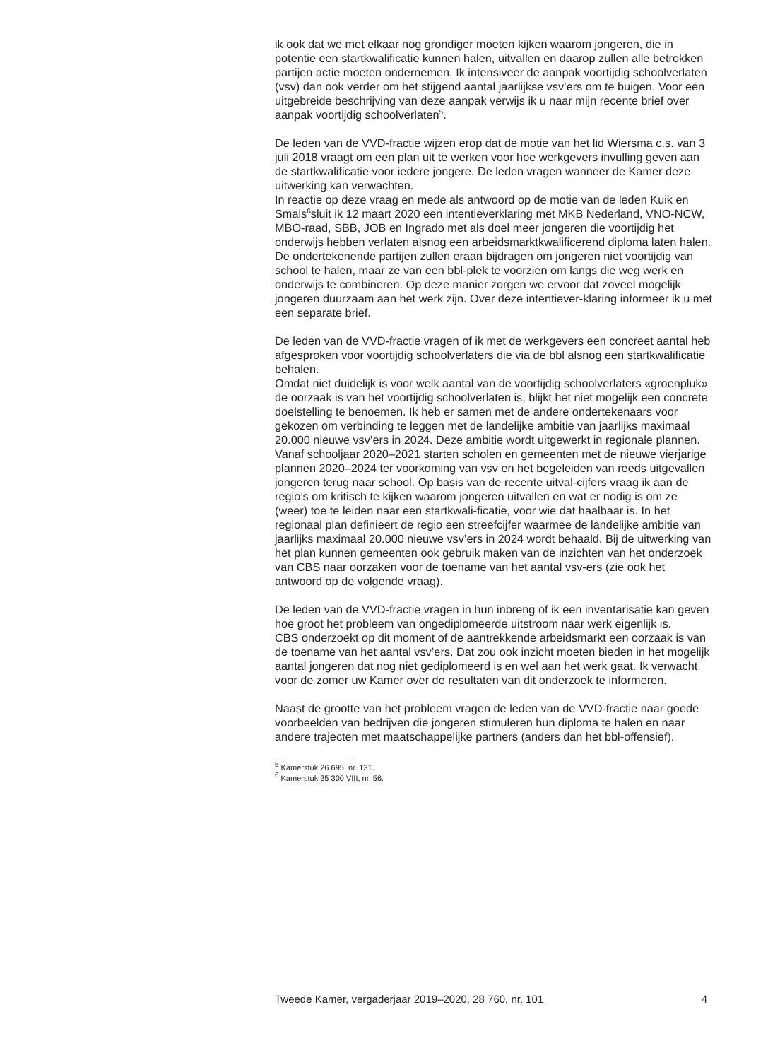ik ook dat we met elkaar nog grondiger moeten kijken waarom jongeren, die in potentie een startkwalificatie kunnen halen, uitvallen en daarop zullen alle betrokken partijen actie moeten ondernemen. Ik intensiveer de aanpak voortijdig schoolverlaten (vsv) dan ook verder om het stijgend aantal jaarlijkse vsv’ers om te buigen. Voor een uitgebreide beschrijving van deze aanpak verwijs ik u naar mijn recente brief over aanpak voortijdig schoolverlaten<sup>5</sup>.
De leden van de VVD-fractie wijzen erop dat de motie van het lid Wiersma c.s. van 3 juli 2018 vraagt om een plan uit te werken voor hoe werkgevers invulling geven aan de startkwalificatie voor iedere jongere. De leden vragen wanneer de Kamer deze uitwerking kan verwachten.
In reactie op deze vraag en mede als antwoord op de motie van de leden Kuik en Smals<sup>6</sup>sluit ik 12 maart 2020 een intentieverklaring met MKB Nederland, VNO-NCW, MBO-raad, SBB, JOB en Ingrado met als doel meer jongeren die voortijdig het onderwijs hebben verlaten alsnog een arbeidsmarktkwalificerend diploma laten halen. De ondertekenende partijen zullen eraan bijdragen om jongeren niet voortijdig van school te halen, maar ze van een bbl-plek te voorzien om langs die weg werk en onderwijs te combineren. Op deze manier zorgen we ervoor dat zoveel mogelijk jongeren duurzaam aan het werk zijn. Over deze intentiever-klaring informeer ik u met een separate brief.
De leden van de VVD-fractie vragen of ik met de werkgevers een concreet aantal heb afgesproken voor voortijdig schoolverlaters die via de bbl alsnog een startkwalificatie behalen.
Omdat niet duidelijk is voor welk aantal van de voortijdig schoolverlaters «groenpluk» de oorzaak is van het voortijdig schoolverlaten is, blijkt het niet mogelijk een concrete doelstelling te benoemen. Ik heb er samen met de andere ondertekenaars voor gekozen om verbinding te leggen met de landelijke ambitie van jaarlijks maximaal 20.000 nieuwe vsv’ers in 2024. Deze ambitie wordt uitgewerkt in regionale plannen. Vanaf schooljaar 2020–2021 starten scholen en gemeenten met de nieuwe vierjarige plannen 2020–2024 ter voorkoming van vsv en het begeleiden van reeds uitgevallen jongeren terug naar school. Op basis van de recente uitval-cijfers vraag ik aan de regio’s om kritisch te kijken waarom jongeren uitvallen en wat er nodig is om ze (weer) toe te leiden naar een startkwali-ficatie, voor wie dat haalbaar is. In het regionaal plan definieert de regio een streefcijfer waarmee de landelijke ambitie van jaarlijks maximaal 20.000 nieuwe vsv’ers in 2024 wordt behaald. Bij de uitwerking van het plan kunnen gemeenten ook gebruik maken van de inzichten van het onderzoek van CBS naar oorzaken voor de toename van het aantal vsv-ers (zie ook het antwoord op de volgende vraag).
De leden van de VVD-fractie vragen in hun inbreng of ik een inventarisatie kan geven hoe groot het probleem van ongediplomeerde uitstroom naar werk eigenlijk is.
CBS onderzoekt op dit moment of de aantrekkende arbeidsmarkt een oorzaak is van de toename van het aantal vsv’ers. Dat zou ook inzicht moeten bieden in het mogelijk aantal jongeren dat nog niet gediplomeerd is en wel aan het werk gaat. Ik verwacht voor de zomer uw Kamer over de resultaten van dit onderzoek te informeren.
Naast de grootte van het probleem vragen de leden van de VVD-fractie naar goede voorbeelden van bedrijven die jongeren stimuleren hun diploma te halen en naar andere trajecten met maatschappelijke partners (anders dan het bbl-offensief).
<sup>5</sup> Kamerstuk 26 695, nr. 131.
<sup>6</sup> Kamerstuk 35 300 VIII, nr. 56.
Tweede Kamer, vergaderjaar 2019–2020, 28 760, nr. 101 4